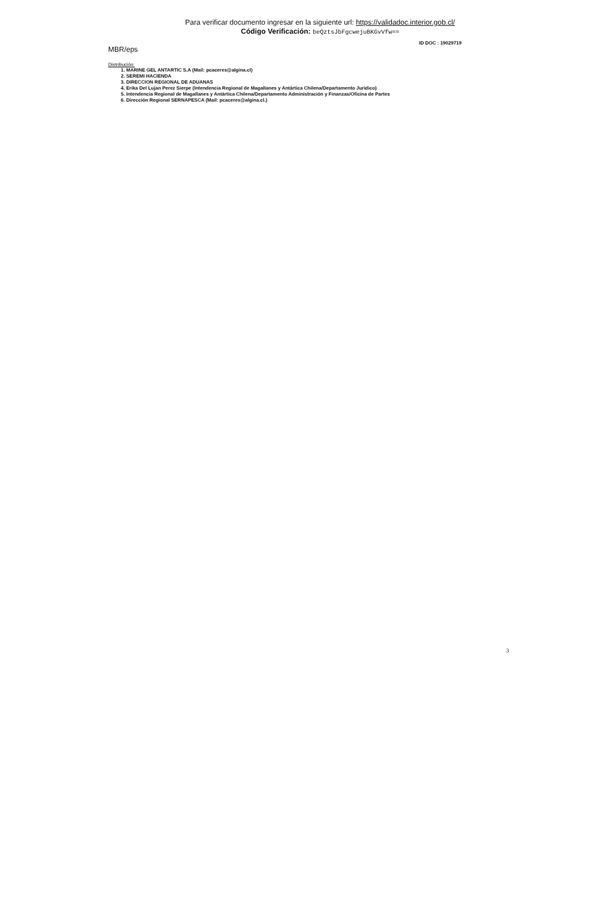Para verificar documento ingresar en la siguiente url: https://validadoc.interior.gob.cl/
Código Verificación: beQztsJbFgcwejuBKGvVfw==
MBR/eps
ID DOC : 19029719
Distribución:
1. MARINE GEL ANTARTIC S.A (Mail: pcaceres@algina.cl)
2. SEREMI HACIENDA
3. DIRECCION REGIONAL DE ADUANAS
4. Erika Del Lujan Perez Sierpe (Intendencia Regional de Magallanes y Antártica Chilena/Departamento Juridico)
5. Intendencia Regional de Magallanes y Antártica Chilena/Departamento Administración y Finanzas/Oficina de Partes
6. Dirección Regional SERNAPESCA (Mail: pcaceres@algina.cl.)
3